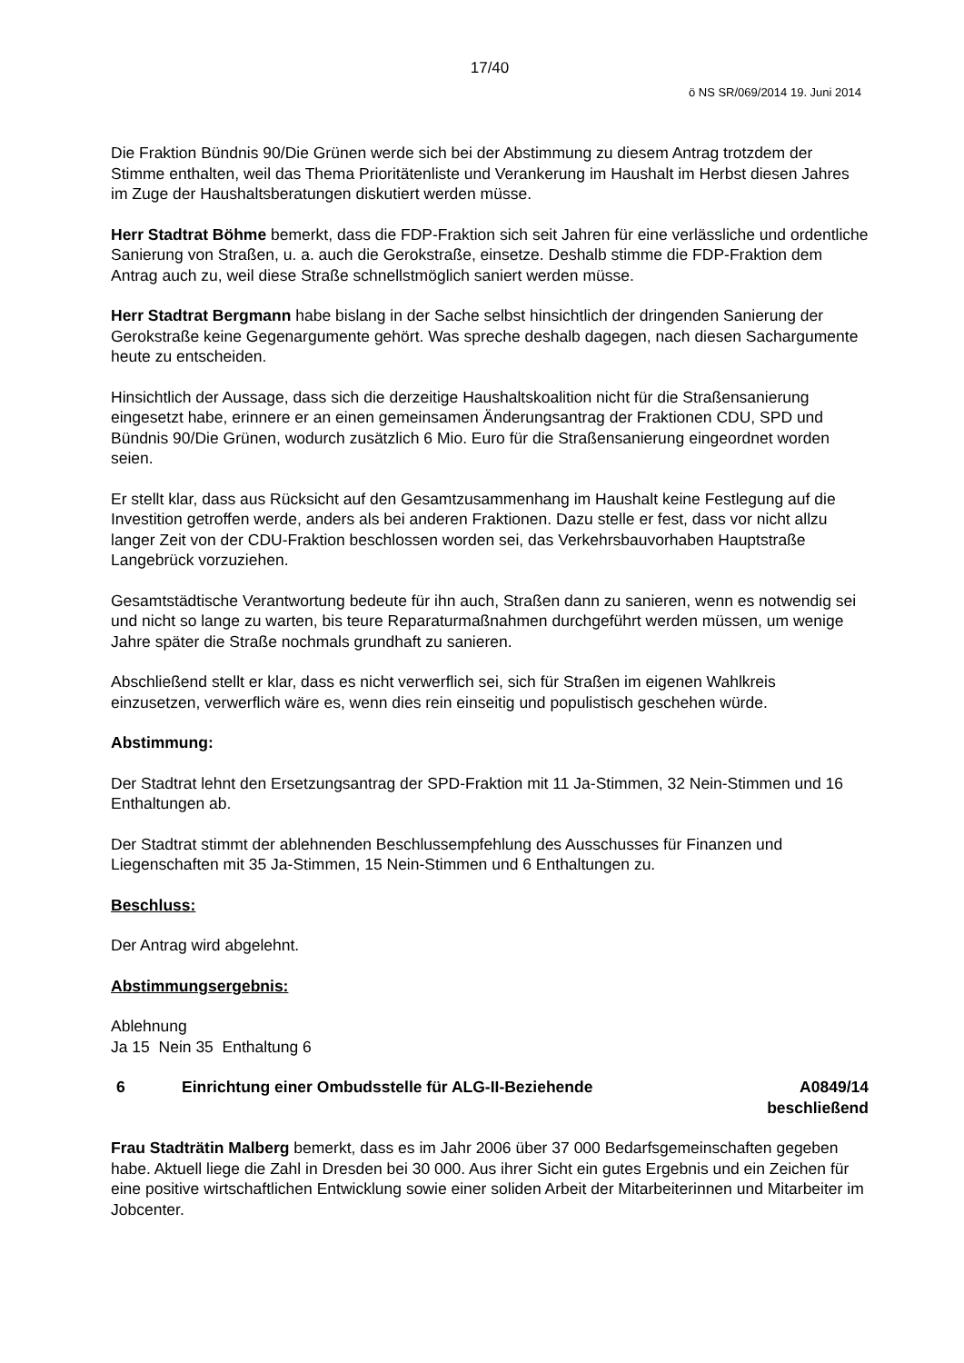17/40
ö NS SR/069/2014 19. Juni 2014
Die Fraktion Bündnis 90/Die Grünen werde sich bei der Abstimmung zu diesem Antrag trotzdem der Stimme enthalten, weil das Thema Prioritätenliste und Verankerung im Haushalt im Herbst diesen Jahres im Zuge der Haushaltsberatungen diskutiert werden müsse.
Herr Stadtrat Böhme bemerkt, dass die FDP-Fraktion sich seit Jahren für eine verlässliche und ordentliche Sanierung von Straßen, u. a. auch die Gerokstraße, einsetze. Deshalb stimme die FDP-Fraktion dem Antrag auch zu, weil diese Straße schnellstmöglich saniert werden müsse.
Herr Stadtrat Bergmann habe bislang in der Sache selbst hinsichtlich der dringenden Sanierung der Gerokstraße keine Gegenargumente gehört. Was spreche deshalb dagegen, nach diesen Sachargumente heute zu entscheiden.
Hinsichtlich der Aussage, dass sich die derzeitige Haushaltskoalition nicht für die Straßensanierung eingesetzt habe, erinnere er an einen gemeinsamen Änderungsantrag der Fraktionen CDU, SPD und Bündnis 90/Die Grünen, wodurch zusätzlich 6 Mio. Euro für die Straßensanierung eingeordnet worden seien.
Er stellt klar, dass aus Rücksicht auf den Gesamtzusammenhang im Haushalt keine Festlegung auf die Investition getroffen werde, anders als bei anderen Fraktionen. Dazu stelle er fest, dass vor nicht allzu langer Zeit von der CDU-Fraktion beschlossen worden sei, das Verkehrsbauvorhaben Hauptstraße Langebrück vorzuziehen.
Gesamtstädtische Verantwortung bedeute für ihn auch, Straßen dann zu sanieren, wenn es notwendig sei und nicht so lange zu warten, bis teure Reparaturmaßnahmen durchgeführt werden müssen, um wenige Jahre später die Straße nochmals grundhaft zu sanieren.
Abschließend stellt er klar, dass es nicht verwerflich sei, sich für Straßen im eigenen Wahlkreis einzusetzen, verwerflich wäre es, wenn dies rein einseitig und populistisch geschehen würde.
Abstimmung:
Der Stadtrat lehnt den Ersetzungsantrag der SPD-Fraktion mit 11 Ja-Stimmen, 32 Nein-Stimmen und 16 Enthaltungen ab.
Der Stadtrat stimmt der ablehnenden Beschlussempfehlung des Ausschusses für Finanzen und Liegenschaften mit 35 Ja-Stimmen, 15 Nein-Stimmen und 6 Enthaltungen zu.
Beschluss:
Der Antrag wird abgelehnt.
Abstimmungsergebnis:
Ablehnung
Ja 15 Nein 35 Enthaltung 6
6 Einrichtung einer Ombudsstelle für ALG-II-Beziehende
A0849/14
beschließend
Frau Stadträtin Malberg bemerkt, dass es im Jahr 2006 über 37 000 Bedarfsgemeinschaften gegeben habe. Aktuell liege die Zahl in Dresden bei 30 000. Aus ihrer Sicht ein gutes Ergebnis und ein Zeichen für eine positive wirtschaftlichen Entwicklung sowie einer soliden Arbeit der Mitarbeiterinnen und Mitarbeiter im Jobcenter.